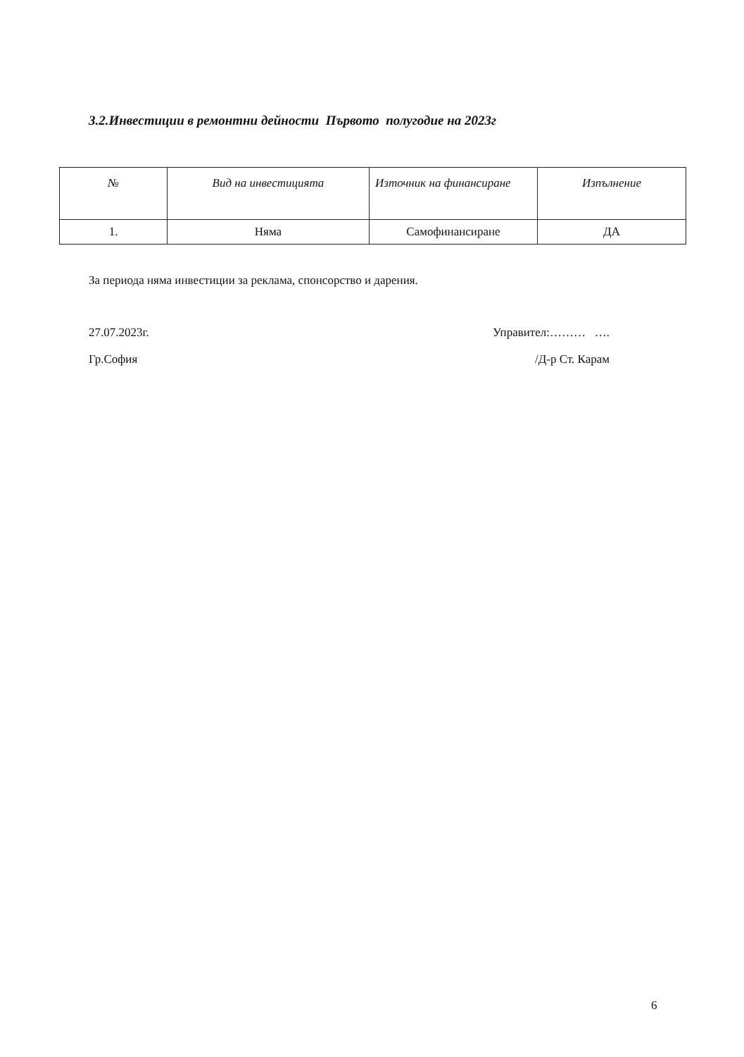3.2.Инвестиции в ремонтни дейности Първото полугодие на 2023г
| № | Вид на инвестицията | Източник на финансиране | Изпълнение |
| --- | --- | --- | --- |
| 1. | Няма | Самофинансиране | ДА |
За периода няма инвестиции за реклама, спонсорство и дарения.
27.07.2023г. Управител:……… ….
Гр.София /Д-р Ст. Карам
6